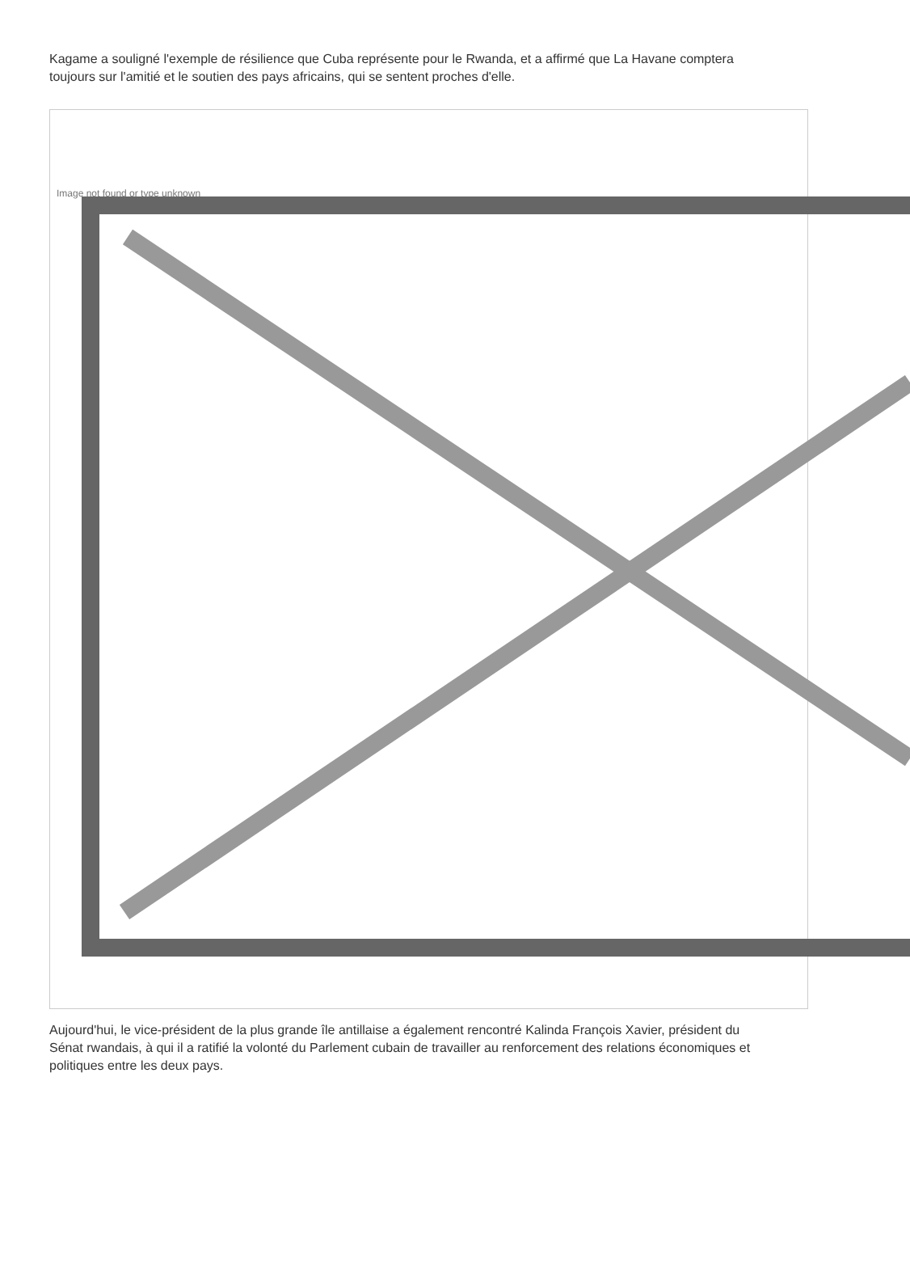Kagame a souligné l'exemple de résilience que Cuba représente pour le Rwanda, et a affirmé que La Havane comptera toujours sur l'amitié et le soutien des pays africains, qui se sentent proches d'elle.
Image not found or type unknown
Aujourd'hui, le vice-président de la plus grande île antillaise a également rencontré Kalinda François Xavier, président du Sénat rwandais, à qui il a ratifié la volonté du Parlement cubain de travailler au renforcement des relations économiques et politiques entre les deux pays.